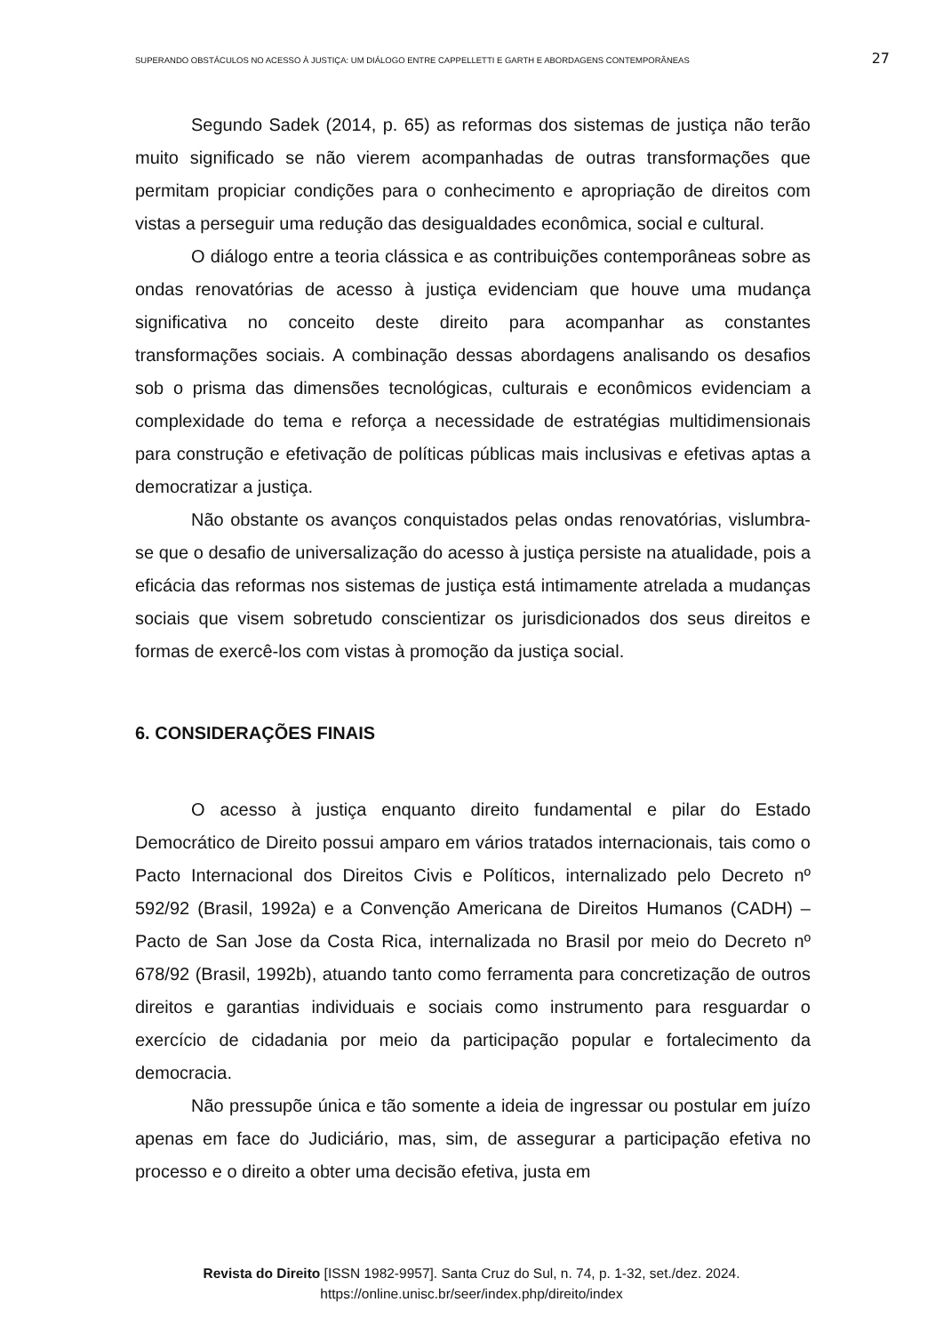SUPERANDO OBSTÁCULOS NO ACESSO À JUSTIÇA: UM DIÁLOGO ENTRE CAPPELLETTI E GARTH E ABORDAGENS CONTEMPORÂNEAS 27
Segundo Sadek (2014, p. 65) as reformas dos sistemas de justiça não terão muito significado se não vierem acompanhadas de outras transformações que permitam propiciar condições para o conhecimento e apropriação de direitos com vistas a perseguir uma redução das desigualdades econômica, social e cultural.
O diálogo entre a teoria clássica e as contribuições contemporâneas sobre as ondas renovatórias de acesso à justiça evidenciam que houve uma mudança significativa no conceito deste direito para acompanhar as constantes transformações sociais. A combinação dessas abordagens analisando os desafios sob o prisma das dimensões tecnológicas, culturais e econômicos evidenciam a complexidade do tema e reforça a necessidade de estratégias multidimensionais para construção e efetivação de políticas públicas mais inclusivas e efetivas aptas a democratizar a justiça.
Não obstante os avanços conquistados pelas ondas renovatórias, vislumbra-se que o desafio de universalização do acesso à justiça persiste na atualidade, pois a eficácia das reformas nos sistemas de justiça está intimamente atrelada a mudanças sociais que visem sobretudo conscientizar os jurisdicionados dos seus direitos e formas de exercê-los com vistas à promoção da justiça social.
6. CONSIDERAÇÕES FINAIS
O acesso à justiça enquanto direito fundamental e pilar do Estado Democrático de Direito possui amparo em vários tratados internacionais, tais como o Pacto Internacional dos Direitos Civis e Políticos, internalizado pelo Decreto nº 592/92 (Brasil, 1992a) e a Convenção Americana de Direitos Humanos (CADH) – Pacto de San Jose da Costa Rica, internalizada no Brasil por meio do Decreto nº 678/92 (Brasil, 1992b), atuando tanto como ferramenta para concretização de outros direitos e garantias individuais e sociais como instrumento para resguardar o exercício de cidadania por meio da participação popular e fortalecimento da democracia.
Não pressupõe única e tão somente a ideia de ingressar ou postular em juízo apenas em face do Judiciário, mas, sim, de assegurar a participação efetiva no processo e o direito a obter uma decisão efetiva, justa em
Revista do Direito [ISSN 1982-9957]. Santa Cruz do Sul, n. 74, p. 1-32, set./dez. 2024.
https://online.unisc.br/seer/index.php/direito/index